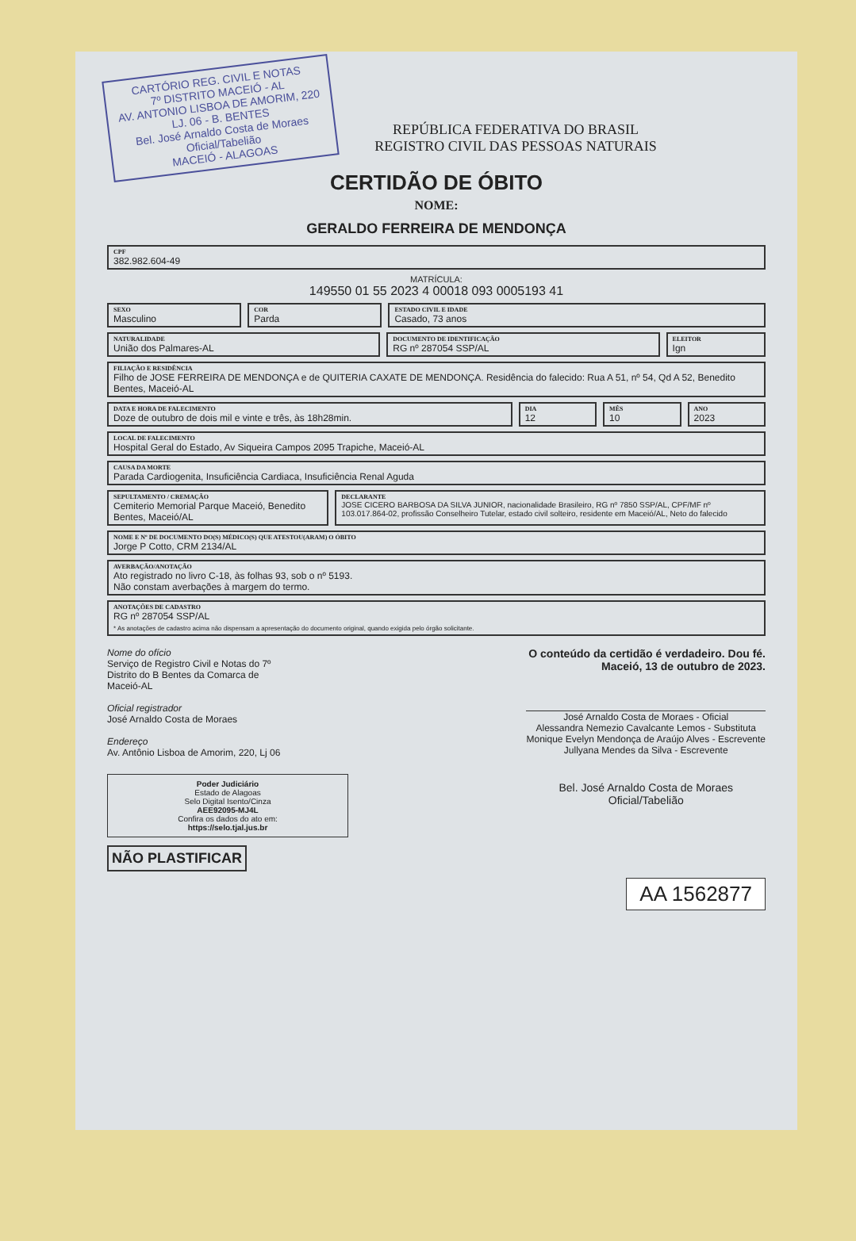CARTÓRIO REG. CIVIL E NOTAS
7º DISTRITO MACEIÓ - AL
AV. ANTONIO LISBOA DE AMORIM, 220
LJ. 06 - B. BENTES
Bel. José Arnaldo Costa de Moraes
Oficial/Tabelião
MACEIÓ - ALAGOAS
REPÚBLICA FEDERATIVA DO BRASIL
REGISTRO CIVIL DAS PESSOAS NATURAIS
CERTIDÃO DE ÓBITO
NOME:
GERALDO FERREIRA DE MENDONÇA
CPF
382.982.604-49
MATRÍCULA:
149550 01 55 2023 4 00018 093 0005193 41
SEXO
Masculino
COR
Parda
ESTADO CIVIL E IDADE
Casado, 73 anos
NATURALIDADE
União dos Palmares-AL
DOCUMENTO DE IDENTIFICAÇÃO
RG nº 287054 SSP/AL
ELEITOR
Ign
FILIAÇÃO E RESIDÊNCIA
Filho de JOSE FERREIRA DE MENDONÇA e de QUITERIA CAXATE DE MENDONÇA. Residência do falecido: Rua A 51, nº 54, Qd A 52, Benedito Bentes, Maceió-AL
DATA E HORA DE FALECIMENTO
Doze de outubro de dois mil e vinte e três, às 18h28min.
DIA
12
MÊS
10
ANO
2023
LOCAL DE FALECIMENTO
Hospital Geral do Estado, Av Siqueira Campos 2095 Trapiche, Maceió-AL
CAUSA DA MORTE
Parada Cardiogenita, Insuficiência Cardiaca, Insuficiência Renal Aguda
SEPULTAMENTO / CREMAÇÃO
Cemiterio Memorial Parque Maceió, Benedito Bentes, Maceió/AL
DECLARANTE
JOSE CICERO BARBOSA DA SILVA JUNIOR, nacionalidade Brasileiro, RG nº 7850 SSP/AL, CPF/MF nº 103.017.864-02, profissão Conselheiro Tutelar, estado civil solteiro, residente em Maceió/AL, Neto do falecido
NOME E Nº DE DOCUMENTO DO(S) MÉDICO(S) QUE ATESTOU(ARAM) O ÓBITO
Jorge P Cotto, CRM 2134/AL
AVERBAÇÃO/ANOTAÇÃO
Ato registrado no livro C-18, às folhas 93, sob o nº 5193.
Não constam averbações à margem do termo.
ANOTAÇÕES DE CADASTRO
RG nº 287054 SSP/AL
* As anotações de cadastro acima não dispensam a apresentação do documento original, quando exigida pelo órgão solicitante.
Nome do ofício
Serviço de Registro Civil e Notas do 7º
Distrito do B Bentes da Comarca de
Maceió-AL
Oficial registrador
José Arnaldo Costa de Moraes
Endereço
Av. Antônio Lisboa de Amorim, 220, Lj 06
Poder Judiciário
Estado de Alagoas
Selo Digital Isento/Cinza
AEE92095-MJ4L
Confira os dados do ato em:
https://selo.tjal.jus.br
NÃO PLASTIFICAR
O conteúdo da certidão é verdadeiro. Dou fé.
Maceió, 13 de outubro de 2023.
José Arnaldo Costa de Moraes - Oficial
Alessandra Nemezio Cavalcante Lemos - Substituta
Monique Evelyn Mendonça de Araújo Alves - Escrevente
Jullyana Mendes da Silva - Escrevente
Bel. José Arnaldo Costa de Moraes
Oficial/Tabelião
AA 1562877